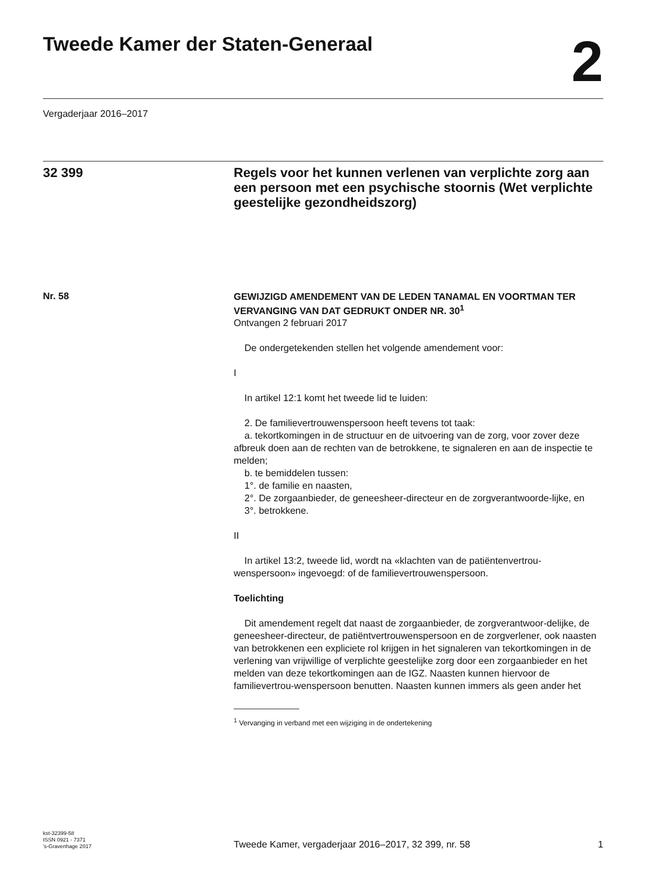Tweede Kamer der Staten-Generaal
2
Vergaderjaar 2016–2017
32 399 Regels voor het kunnen verlenen van verplichte zorg aan een persoon met een psychische stoornis (Wet verplichte geestelijke gezondheidszorg)
Nr. 58
GEWIJZIGD AMENDEMENT VAN DE LEDEN TANAMAL EN VOORTMAN TER VERVANGING VAN DAT GEDRUKT ONDER NR. 30<sup>1</sup>
Ontvangen 2 februari 2017
De ondergetekenden stellen het volgende amendement voor:
I
In artikel 12:1 komt het tweede lid te luiden:
2. De familievertrouwenspersoon heeft tevens tot taak:
a. tekortkomingen in de structuur en de uitvoering van de zorg, voor zover deze afbreuk doen aan de rechten van de betrokkene, te signaleren en aan de inspectie te melden;
b. te bemiddelen tussen:
1°. de familie en naasten,
2°. De zorgaanbieder, de geneesheer-directeur en de zorgverantwoorde-lijke, en
3°. betrokkene.
II
In artikel 13:2, tweede lid, wordt na «klachten van de patiëntenvertrou-wenspersoon» ingevoegd: of de familievertrouwenspersoon.
Toelichting
Dit amendement regelt dat naast de zorgaanbieder, de zorgverantwoor-delijke, de geneesheer-directeur, de patiëntvertrouwenspersoon en de zorgverlener, ook naasten van betrokkenen een expliciete rol krijgen in het signaleren van tekortkomingen in de verlening van vrijwillige of verplichte geestelijke zorg door een zorgaanbieder en het melden van deze tekortkomingen aan de IGZ. Naasten kunnen hiervoor de familievertrou-wenspersoon benutten. Naasten kunnen immers als geen ander het
<sup>1</sup> Vervanging in verband met een wijziging in de ondertekening
kst-32399-58
ISSN 0921 - 7371
’s-Gravenhage 2017
Tweede Kamer, vergaderjaar 2016–2017, 32 399, nr. 58
1